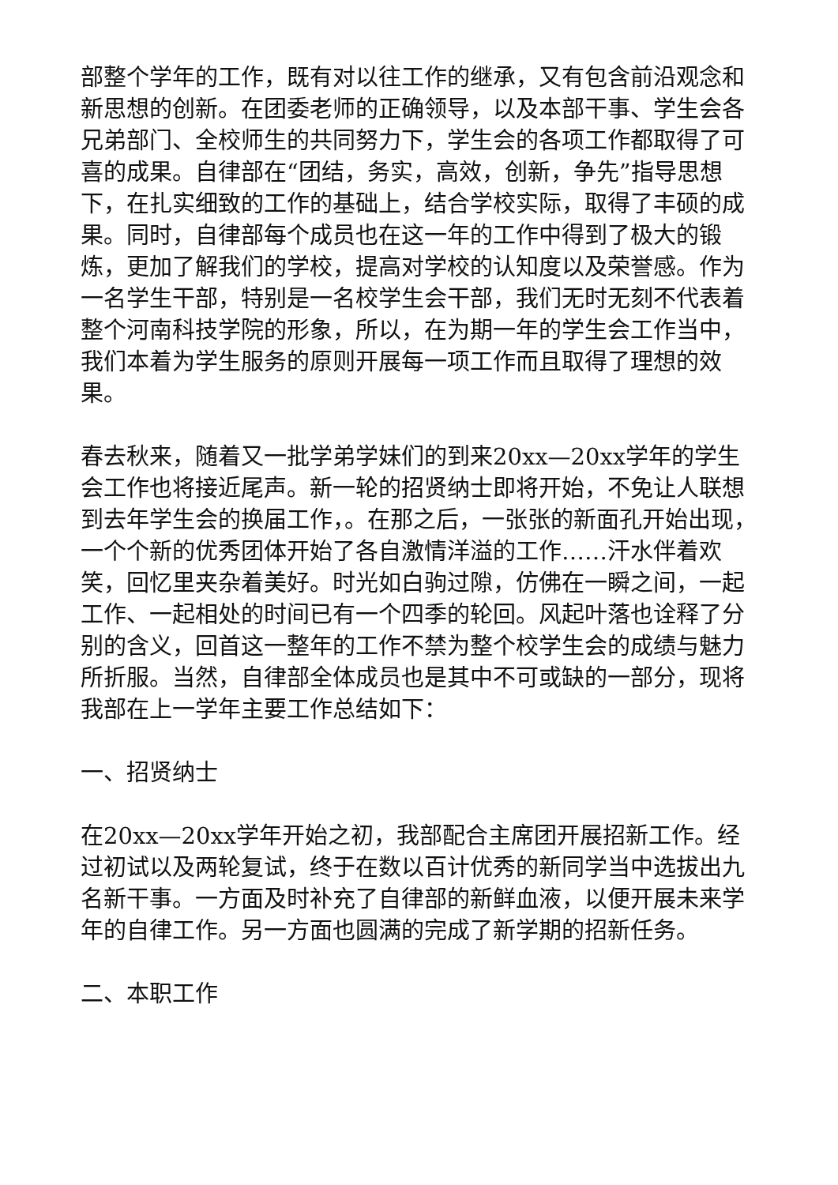部整个学年的工作，既有对以往工作的继承，又有包含前沿观念和新思想的创新。在团委老师的正确领导，以及本部干事、学生会各兄弟部门、全校师生的共同努力下，学生会的各项工作都取得了可喜的成果。自律部在“团结，务实，高效，创新，争先”指导思想下，在扎实细致的工作的基础上，结合学校实际，取得了丰硕的成果。同时，自律部每个成员也在这一年的工作中得到了极大的锻炼，更加了解我们的学校，提高对学校的认知度以及荣誉感。作为一名学生干部，特别是一名校学生会干部，我们无时无刻不代表着整个河南科技学院的形象，所以，在为期一年的学生会工作当中，我们本着为学生服务的原则开展每一项工作而且取得了理想的效果。
春去秋来，随着又一批学弟学妹们的到来20xx—20xx学年的学生会工作也将接近尾声。新一轮的招贤纳士即将开始，不免让人联想到去年学生会的换届工作，。在那之后，一张张的新面孔开始出现，一个个新的优秀团体开始了各自激情洋溢的工作……汗水伴着欢笑，回忆里夹杂着美好。时光如白驹过隙，仿佛在一瞬之间，一起工作、一起相处的时间已有一个四季的轮回。风起叶落也诠释了分别的含义，回首这一整年的工作不禁为整个校学生会的成绩与魅力所折服。当然，自律部全体成员也是其中不可或缺的一部分，现将我部在上一学年主要工作总结如下：
一、招贤纳士
在20xx—20xx学年开始之初，我部配合主席团开展招新工作。经过初试以及两轮复试，终于在数以百计优秀的新同学当中选拔出九名新干事。一方面及时补充了自律部的新鲜血液，以便开展未来学年的自律工作。另一方面也圆满的完成了新学期的招新任务。
二、本职工作